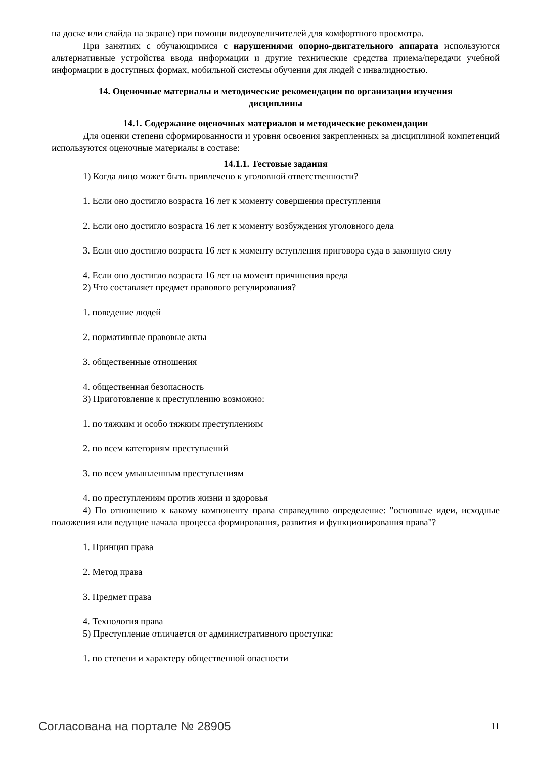на доске или слайда на экране) при помощи видеоувеличителей для комфортного просмотра.
При занятиях с обучающимися с нарушениями опорно-двигательного аппарата используются альтернативные устройства ввода информации и другие технические средства приема/передачи учебной информации в доступных формах, мобильной системы обучения для людей с инвалидностью.
14. Оценочные материалы и методические рекомендации по организации изучения
дисциплины
14.1. Содержание оценочных материалов и методические рекомендации
Для оценки степени сформированности и уровня освоения закрепленных за дисциплиной компетенций используются оценочные материалы в составе:
14.1.1. Тестовые задания
1) Когда лицо может быть привлечено к уголовной ответственности?
1. Если оно достигло возраста 16 лет к моменту совершения преступления
2. Если оно достигло возраста 16 лет к моменту возбуждения уголовного дела
3. Если оно достигло возраста 16 лет к моменту вступления приговора суда в законную силу
4. Если оно достигло возраста 16 лет на момент причинения вреда
2) Что составляет предмет правового регулирования?
1. поведение людей
2. нормативные правовые акты
3. общественные отношения
4. общественная безопасность
3) Приготовление к преступлению возможно:
1. по тяжким и особо тяжким преступлениям
2. по всем категориям преступлений
3. по всем умышленным преступлениям
4. по преступлениям против жизни и здоровья
4) По отношению к какому компоненту права справедливо определение: "основные идеи, исходные положения или ведущие начала процесса формирования, развития и функционирования права"?
1. Принцип права
2. Метод права
3. Предмет права
4. Технология права
5) Преступление отличается от административного проступка:
1. по степени и характеру общественной опасности
Согласована на портале № 28905 11